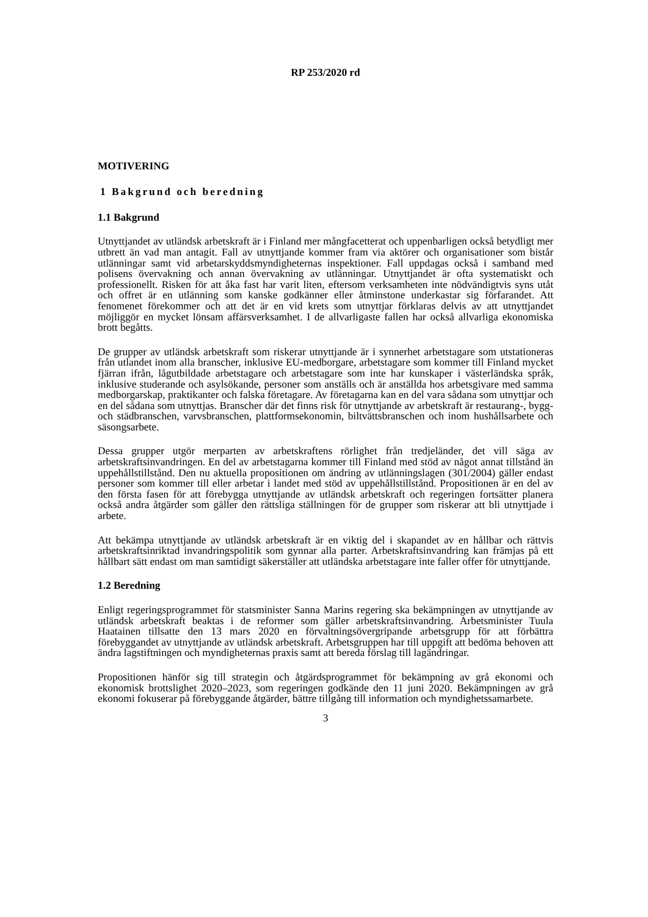RP 253/2020 rd
MOTIVERING
1 Bakgrund och beredning
1.1 Bakgrund
Utnyttjandet av utländsk arbetskraft är i Finland mer mångfacetterat och uppenbarligen också betydligt mer utbrett än vad man antagit. Fall av utnyttjande kommer fram via aktörer och organisationer som bistår utlänningar samt vid arbetarskyddsmyndigheternas inspektioner. Fall uppdagas också i samband med polisens övervakning och annan övervakning av utlänningar. Utnyttjandet är ofta systematiskt och professionellt. Risken för att åka fast har varit liten, eftersom verksamheten inte nödvändigtvis syns utåt och offret är en utlänning som kanske godkänner eller åtminstone underkastar sig förfarandet. Att fenomenet förekommer och att det är en vid krets som utnyttjar förklaras delvis av att utnyttjandet möjliggör en mycket lönsam affärsverksamhet. I de allvarligaste fallen har också allvarliga ekonomiska brott begåtts.
De grupper av utländsk arbetskraft som riskerar utnyttjande är i synnerhet arbetstagare som utstationeras från utlandet inom alla branscher, inklusive EU-medborgare, arbetstagare som kommer till Finland mycket fjärran ifrån, lågutbildade arbetstagare och arbetstagare som inte har kunskaper i västerländska språk, inklusive studerande och asylsökande, personer som anställs och är anställda hos arbetsgivare med samma medborgarskap, praktikanter och falska företagare. Av företagarna kan en del vara sådana som utnyttjar och en del sådana som utnyttjas. Branscher där det finns risk för utnyttjande av arbetskraft är restaurang-, bygg- och städbranschen, varvsbranschen, plattformsekonomin, biltvättsbranschen och inom hushållsarbete och säsongsarbete.
Dessa grupper utgör merparten av arbetskraftens rörlighet från tredjeländer, det vill säga av arbetskraftsinvandringen. En del av arbetstagarna kommer till Finland med stöd av något annat tillstånd än uppehållstillstånd. Den nu aktuella propositionen om ändring av utlänningslagen (301/2004) gäller endast personer som kommer till eller arbetar i landet med stöd av uppehållstillstånd. Propositionen är en del av den första fasen för att förebygga utnyttjande av utländsk arbetskraft och regeringen fortsätter planera också andra åtgärder som gäller den rättsliga ställningen för de grupper som riskerar att bli utnyttjade i arbete.
Att bekämpa utnyttjande av utländsk arbetskraft är en viktig del i skapandet av en hållbar och rättvis arbetskraftsinriktad invandringspolitik som gynnar alla parter. Arbetskraftsinvandring kan främjas på ett hållbart sätt endast om man samtidigt säkerställer att utländska arbetstagare inte faller offer för utnyttjande.
1.2 Beredning
Enligt regeringsprogrammet för statsminister Sanna Marins regering ska bekämpningen av utnyttjande av utländsk arbetskraft beaktas i de reformer som gäller arbetskraftsinvandring. Arbetsminister Tuula Haatainen tillsatte den 13 mars 2020 en förvaltningsövergripande arbetsgrupp för att förbättra förebyggandet av utnyttjande av utländsk arbetskraft. Arbetsgruppen har till uppgift att bedöma behoven att ändra lagstiftningen och myndigheternas praxis samt att bereda förslag till lagändringar.
Propositionen hänför sig till strategin och åtgärdsprogrammet för bekämpning av grå ekonomi och ekonomisk brottslighet 2020–2023, som regeringen godkände den 11 juni 2020. Bekämpningen av grå ekonomi fokuserar på förebyggande åtgärder, bättre tillgång till information och myndighetssamarbete.
3